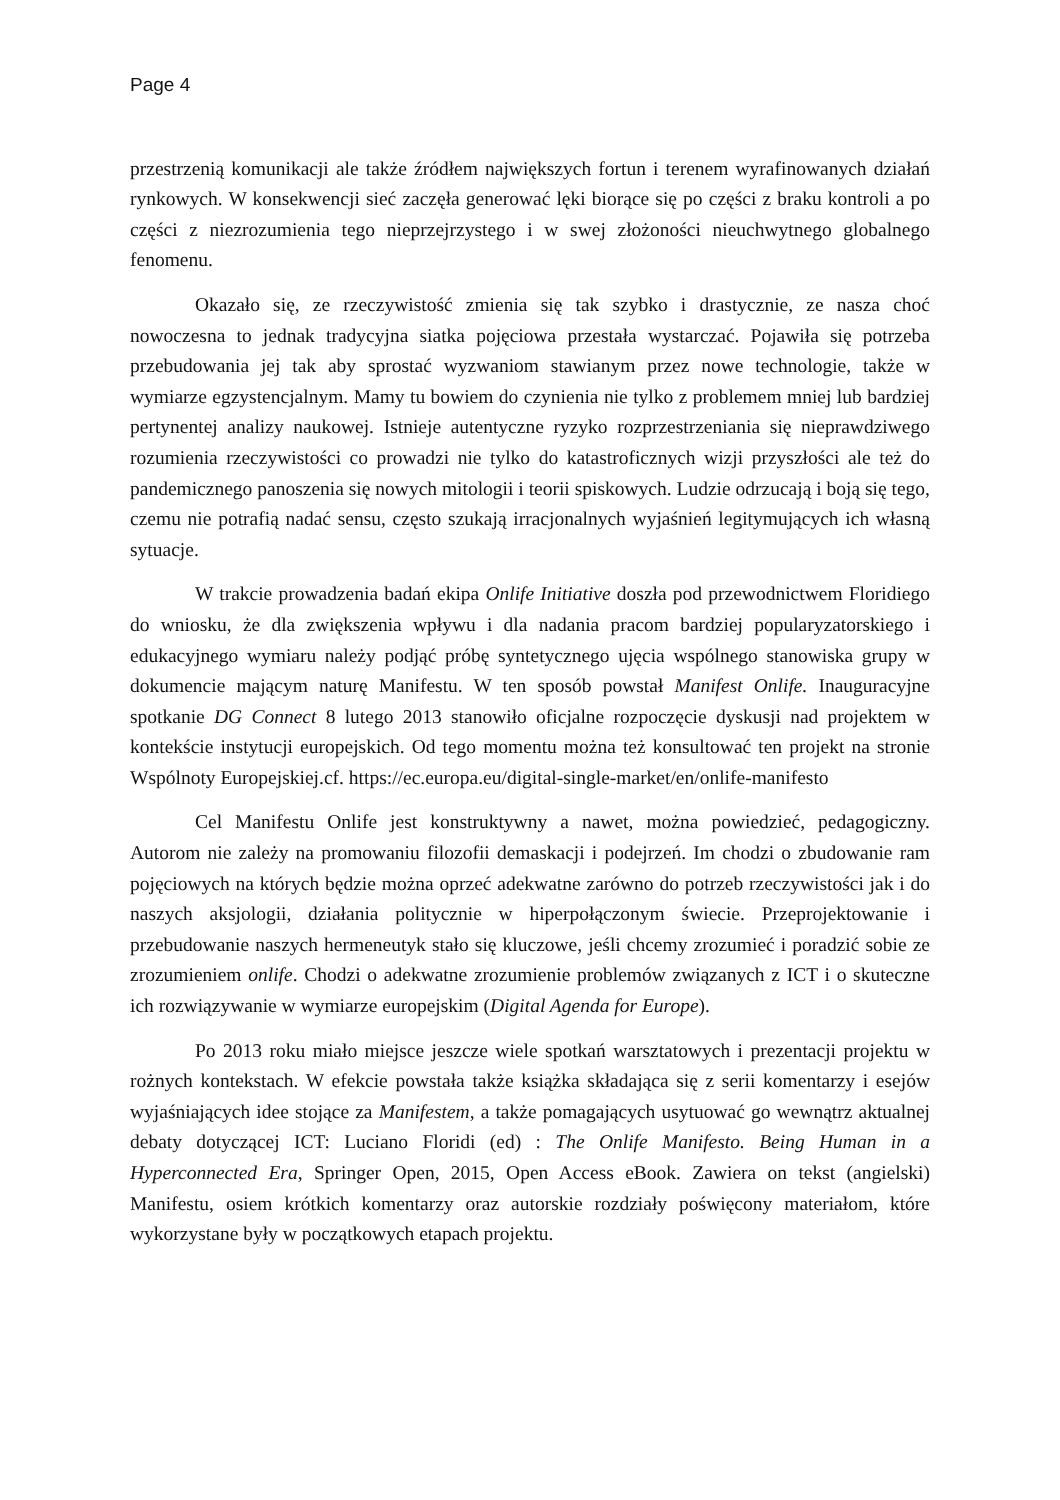Page 4
przestrzenią komunikacji ale także źródłem największych fortun i terenem wyrafinowanych działań rynkowych. W konsekwencji sieć zaczęła generować lęki biorące się po części z braku kontroli a po części z niezrozumienia tego nieprzejrzystego i w swej złożoności nieuchwytnego globalnego fenomenu.
Okazało się, ze rzeczywistość zmienia się tak szybko i drastycznie, ze nasza choć nowoczesna to jednak tradycyjna siatka pojęciowa przestała wystarczać. Pojawiła się potrzeba przebudowania jej tak aby sprostać wyzwaniom stawianym przez nowe technologie, także w wymiarze egzystencjalnym. Mamy tu bowiem do czynienia nie tylko z problemem mniej lub bardziej pertynentej analizy naukowej. Istnieje autentyczne ryzyko rozprzestrzeniania się nieprawdziwego rozumienia rzeczywistości co prowadzi nie tylko do katastroficznych wizji przyszłości ale też do pandemicznego panoszenia się nowych mitologii i teorii spiskowych. Ludzie odrzucają i boją się tego, czemu nie potrafią nadać sensu, często szukają irracjonalnych wyjaśnień legitymujących ich własną sytuacje.
W trakcie prowadzenia badań ekipa Onlife Initiative doszła pod przewodnictwem Floridiego do wniosku, że dla zwiększenia wpływu i dla nadania pracom bardziej popularyzatorskiego i edukacyjnego wymiaru należy podjąć próbę syntetycznego ujęcia wspólnego stanowiska grupy w dokumencie mającym naturę Manifestu. W ten sposób powstał Manifest Onlife. Inauguracyjne spotkanie DG Connect 8 lutego 2013 stanowiło oficjalne rozpoczęcie dyskusji nad projektem w kontekście instytucji europejskich. Od tego momentu można też konsultować ten projekt na stronie Wspólnoty Europejskiej.cf. https://ec.europa.eu/digital-single-market/en/onlife-manifesto
Cel Manifestu Onlife jest konstruktywny a nawet, można powiedzieć, pedagogiczny. Autorom nie zależy na promowaniu filozofii demaskacji i podejrzeń. Im chodzi o zbudowanie ram pojęciowych na których będzie można oprzeć adekwatne zarówno do potrzeb rzeczywistości jak i do naszych aksjologii, działania politycznie w hiperpołączonym świecie. Przeprojektowanie i przebudowanie naszych hermeneutyk stało się kluczowe, jeśli chcemy zrozumieć i poradzić sobie ze zrozumieniem onlife. Chodzi o adekwatne zrozumienie problemów związanych z ICT i o skuteczne ich rozwiązywanie w wymiarze europejskim (Digital Agenda for Europe).
Po 2013 roku miało miejsce jeszcze wiele spotkań warsztatowych i prezentacji projektu w rożnych kontekstach. W efekcie powstała także książka składająca się z serii komentarzy i esejów wyjaśniających idee stojące za Manifestem, a także pomagających usytuować go wewnątrz aktualnej debaty dotyczącej ICT: Luciano Floridi (ed) : The Onlife Manifesto. Being Human in a Hyperconnected Era, Springer Open, 2015, Open Access eBook. Zawiera on tekst (angielski) Manifestu, osiem krótkich komentarzy oraz autorskie rozdziały poświęcony materiałom, które wykorzystane były w początkowych etapach projektu.